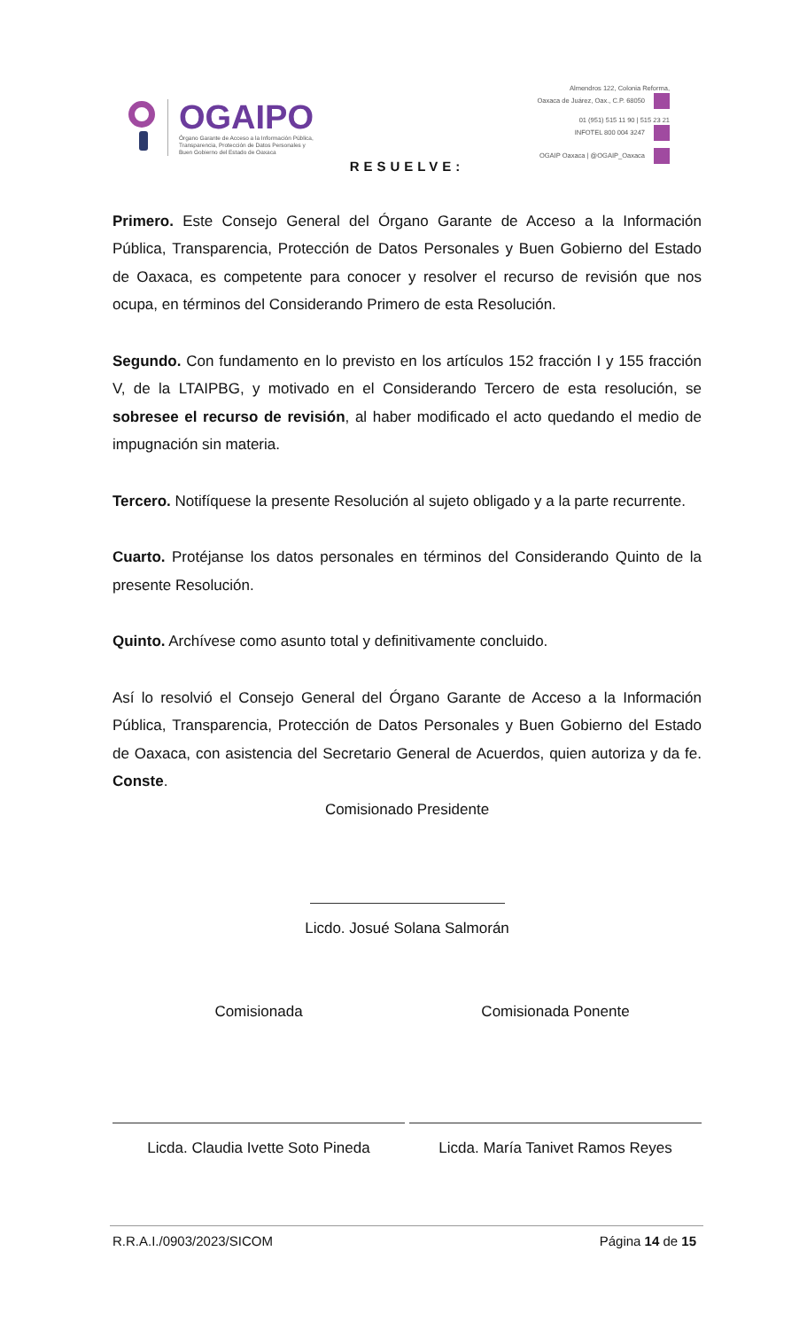OGAIPO
Órgano Garante de Acceso a la Información Pública,
Transparencia, Protección de Datos Personales y
Buen Gobierno del Estado de Oaxaca
Almendros 122, Colonia Reforma,
Oaxaca de Juárez, Oax., C.P. 68050
01 (951) 515 11 90 | 515 23 21
INFOTEL 800 004 3247
OGAIP Oaxaca | @OGAIP_Oaxaca
RESUELVE:
Primero. Este Consejo General del Órgano Garante de Acceso a la Información Pública, Transparencia, Protección de Datos Personales y Buen Gobierno del Estado de Oaxaca, es competente para conocer y resolver el recurso de revisión que nos ocupa, en términos del Considerando Primero de esta Resolución.
Segundo. Con fundamento en lo previsto en los artículos 152 fracción I y 155 fracción V, de la LTAIPBG, y motivado en el Considerando Tercero de esta resolución, se sobresee el recurso de revisión, al haber modificado el acto quedando el medio de impugnación sin materia.
Tercero. Notifíquese la presente Resolución al sujeto obligado y a la parte recurrente.
Cuarto. Protéjanse los datos personales en términos del Considerando Quinto de la presente Resolución.
Quinto. Archívese como asunto total y definitivamente concluido.
Así lo resolvió el Consejo General del Órgano Garante de Acceso a la Información Pública, Transparencia, Protección de Datos Personales y Buen Gobierno del Estado de Oaxaca, con asistencia del Secretario General de Acuerdos, quien autoriza y da fe. Conste.
Comisionado Presidente
Licdo. Josué Solana Salmorán
Comisionada Comisionada Ponente
Licda. Claudia Ivette Soto Pineda
Licda. María Tanivet Ramos Reyes
R.R.A.I./0903/2023/SICOM Página 14 de 15